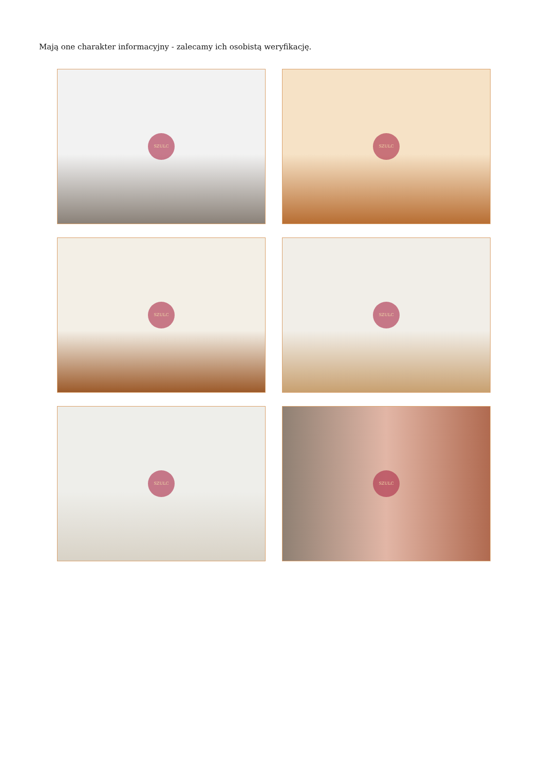Mają one charakter informacyjny - zalecamy ich osobistą weryfikację.
SZULC
SZULC
SZULC
SZULC
SZULC
SZULC